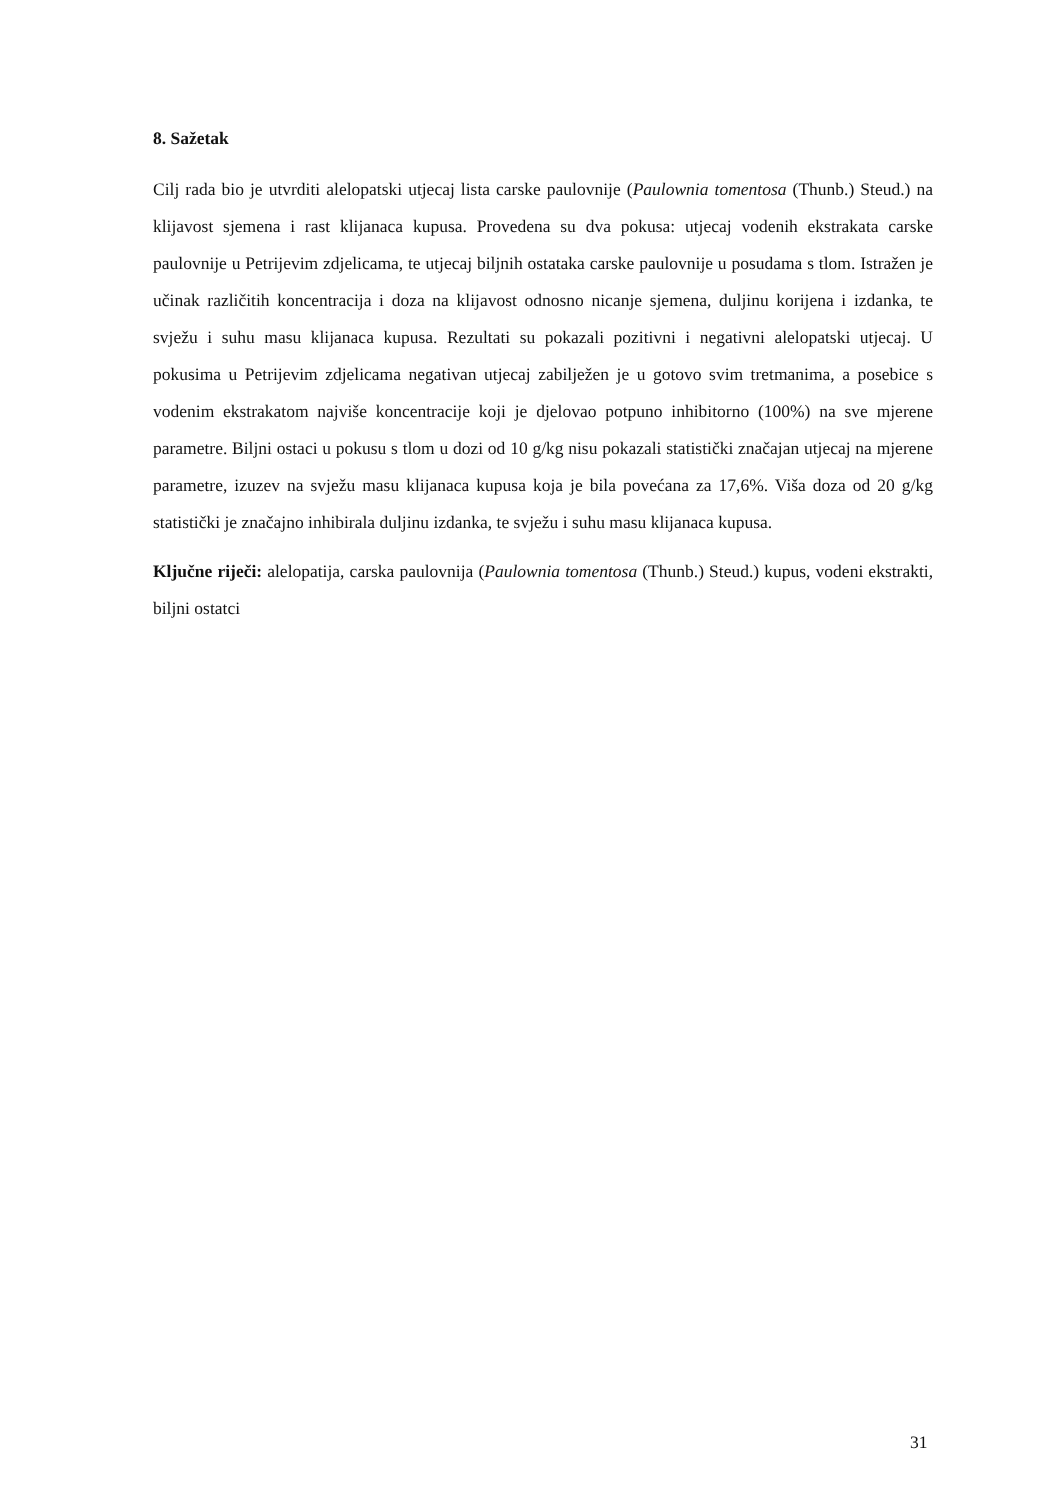8. Sažetak
Cilj rada bio je utvrditi alelopatski utjecaj lista carske paulovnije (Paulownia tomentosa (Thunb.) Steud.) na klijavost sjemena i rast klijanaca kupusa. Provedena su dva pokusa: utjecaj vodenih ekstrakata carske paulovnije u Petrijevim zdjelicama, te utjecaj biljnih ostataka carske paulovnije u posudama s tlom. Istražen je učinak različitih koncentracija i doza na klijavost odnosno nicanje sjemena, duljinu korijena i izdanka, te svježu i suhu masu klijanaca kupusa. Rezultati su pokazali pozitivni i negativni alelopatski utjecaj. U pokusima u Petrijevim zdjelicama negativan utjecaj zabilježen je u gotovo svim tretmanima, a posebice s vodenim ekstrakatom najviše koncentracije koji je djelovao potpuno inhibitorno (100%) na sve mjerene parametre. Biljni ostaci u pokusu s tlom u dozi od 10 g/kg nisu pokazali statistički značajan utjecaj na mjerene parametre, izuzev na svježu masu klijanaca kupusa koja je bila povećana za 17,6%. Viša doza od 20 g/kg statistički je značajno inhibirala duljinu izdanka, te svježu i suhu masu klijanaca kupusa.
Ključne riječi: alelopatija, carska paulovnija (Paulownia tomentosa (Thunb.) Steud.) kupus, vodeni ekstrakti, biljni ostatci
31